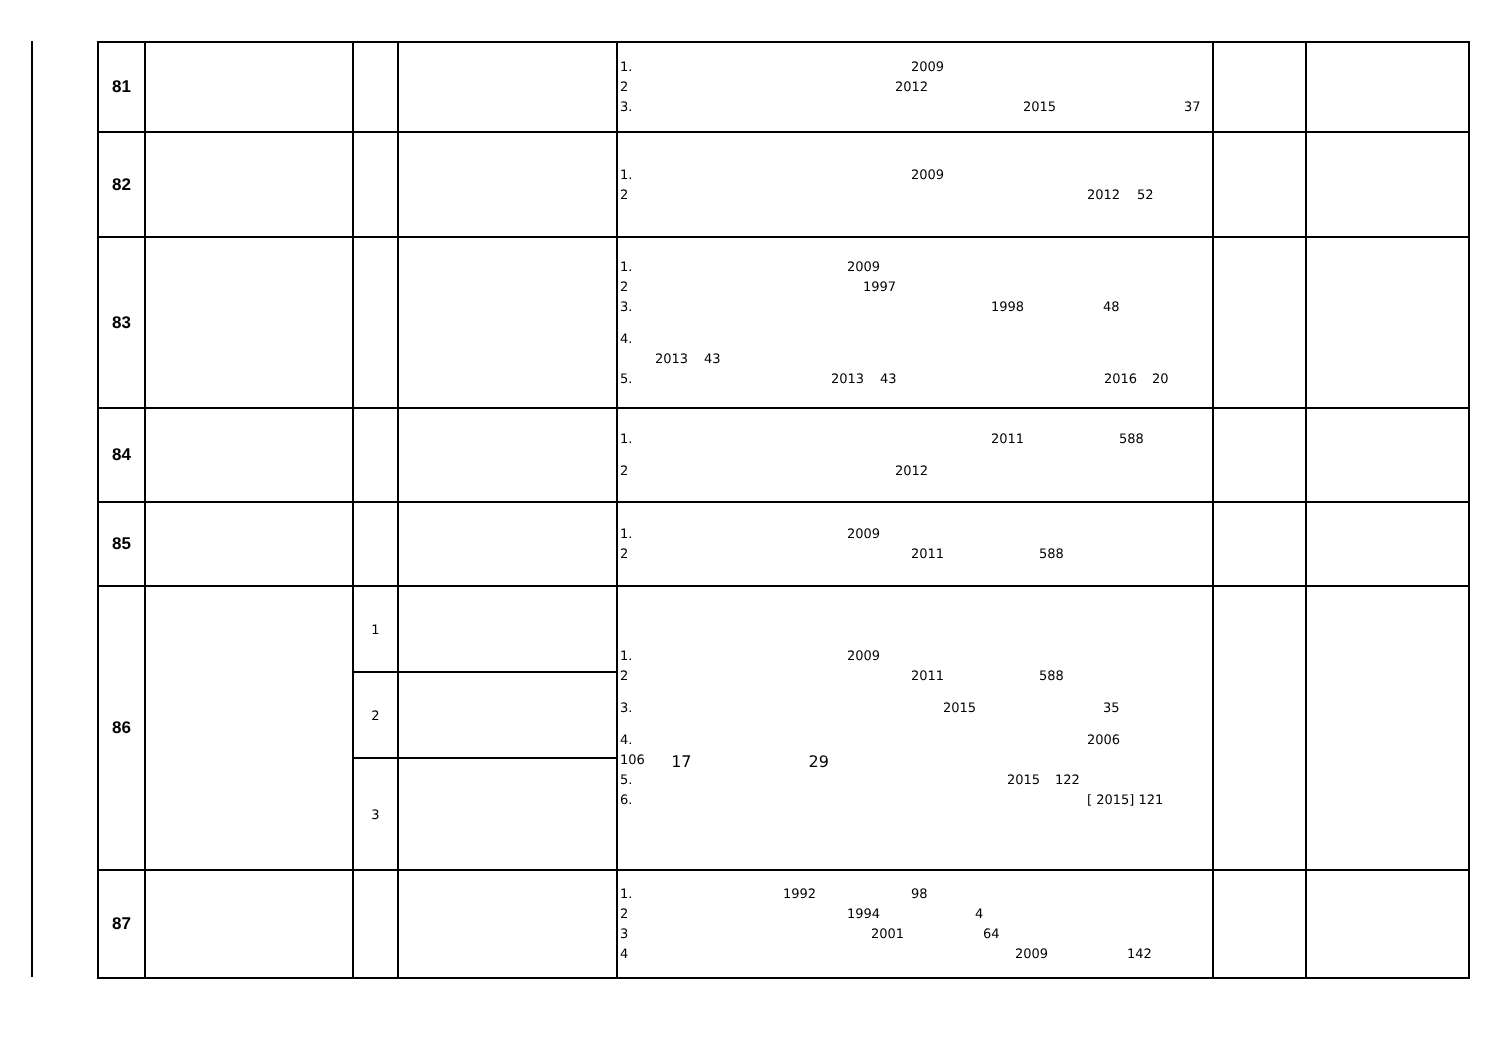| 81 | | | | 1. 2009 2 2012 3. 2015 37 | | |
| 82 | | | | 1. 2009 2 2012 52 | | |
| 83 | | | | 1. 2009 2 1997 3. 1998 48 4. 2013 43 5. 2013 43 2016 20 | | |
| 84 | | | | 1. 2011 588 2 2012 | | |
| 85 | | | | 1. 2009 2 2011 588 | | |
| 86 | | 1 | | 1. 2009 2 2011 588 3. 2015 35 4. 2006 106 5. 2015 122 6. [ 2015] 121 | | |
| | | 2 | | | | |
| | | 3 | | | | |
| 87 | | | | 1. 1992 98 2 1994 4 3 2001 64 4 2009 142 | | |
17 29